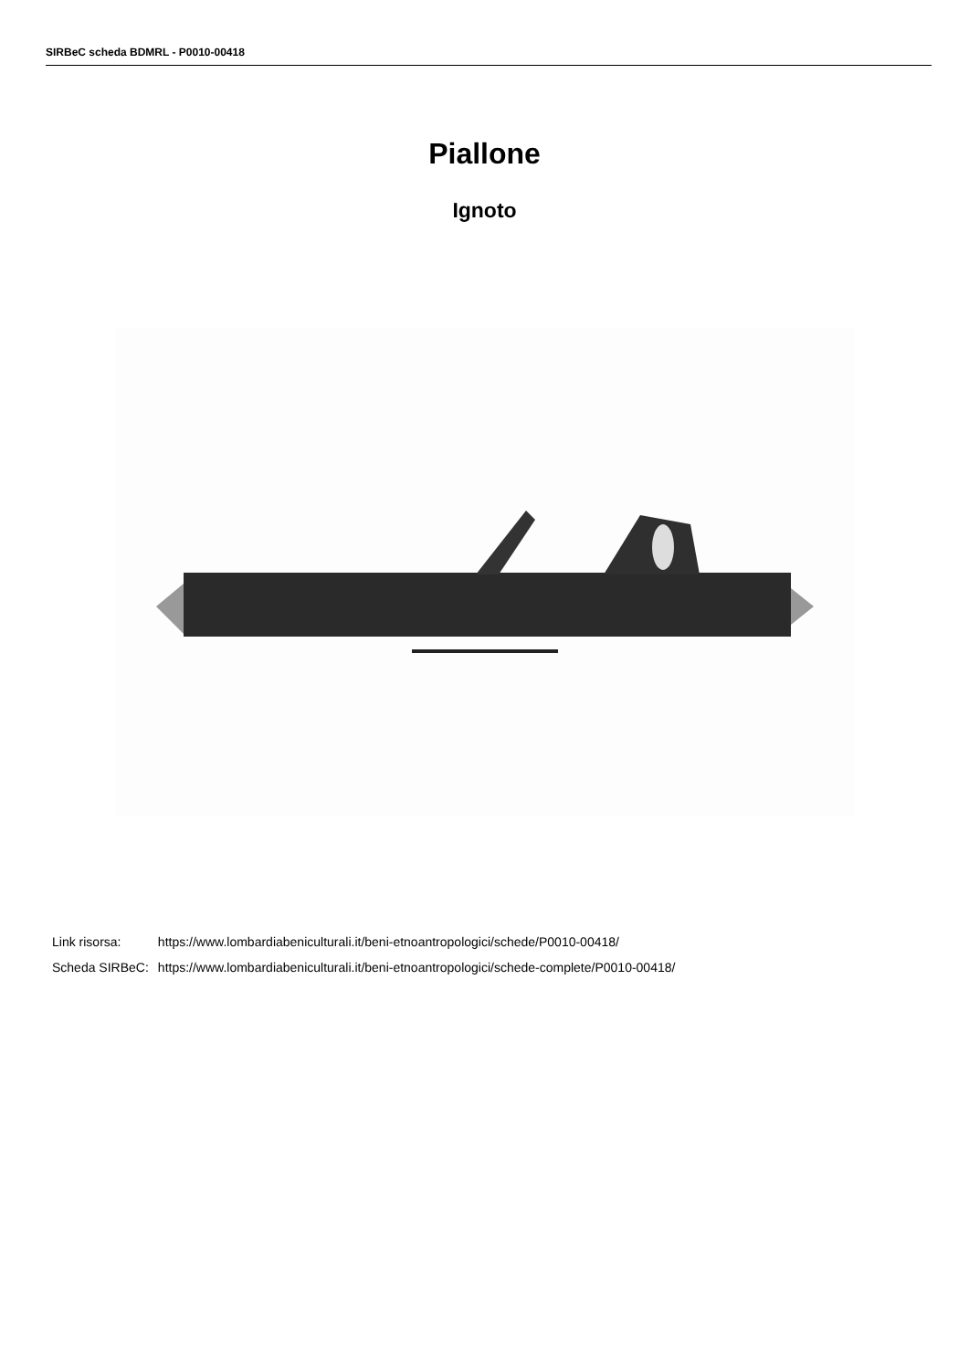SIRBeC scheda BDMRL - P0010-00418
Piallone
Ignoto
| Link risorsa: | https://www.lombardiabeniculturali.it/beni-etnoantropologici/schede/P0010-00418/ |
| Scheda SIRBeC: | https://www.lombardiabeniculturali.it/beni-etnoantropologici/schede-complete/P0010-00418/ |